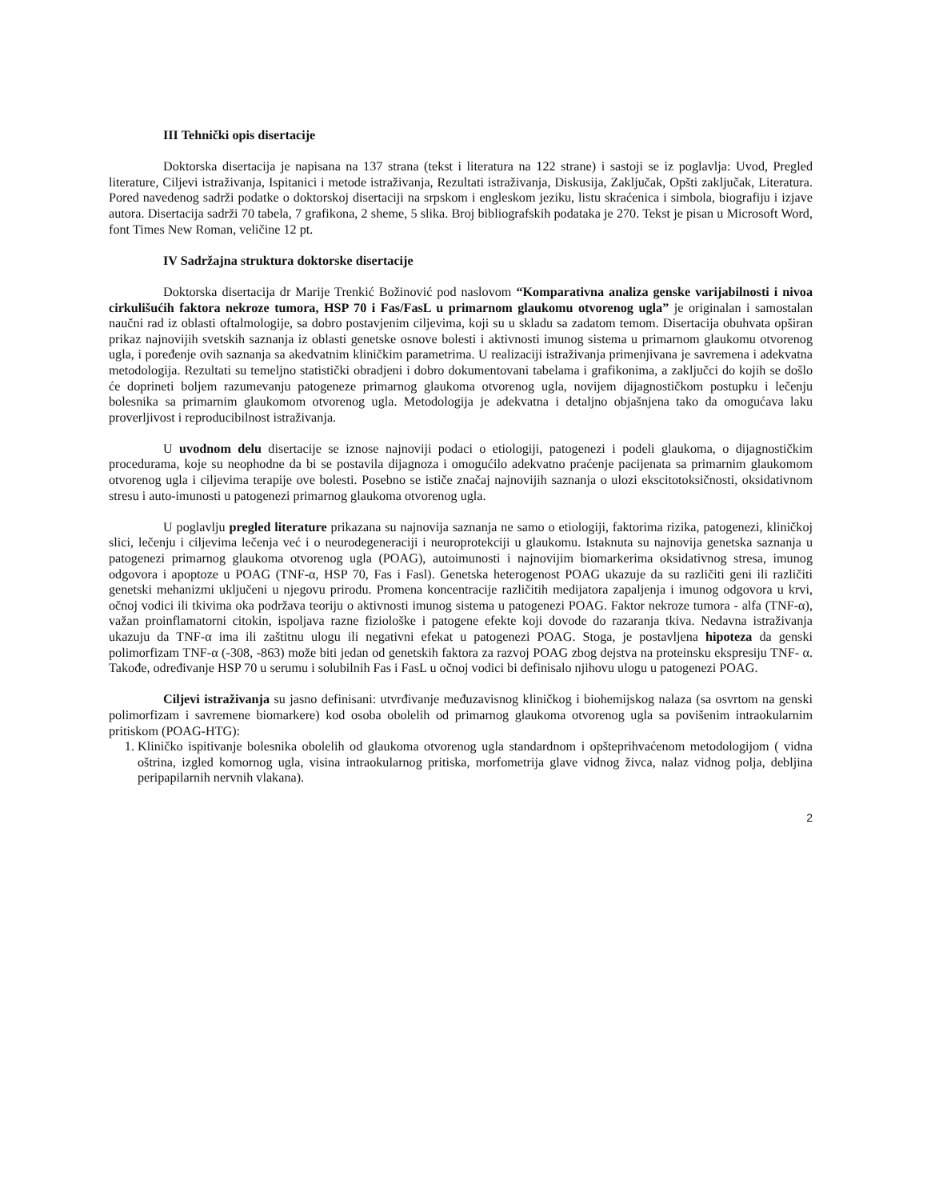III Tehnički opis disertacije
Doktorska disertacija je napisana na 137 strana (tekst i literatura na 122 strane) i sastoji se iz poglavlja: Uvod, Pregled literature, Ciljevi istraživanja, Ispitanici i metode istraživanja, Rezultati istraživanja, Diskusija, Zaključak, Opšti zaključak, Literatura. Pored navedenog sadrži podatke o doktorskoj disertaciji na srpskom i engleskom jeziku, listu skraćenica i simbola, biografiju i izjave autora. Disertacija sadrži 70 tabela, 7 grafikona, 2 sheme, 5 slika. Broj bibliografskih podataka je 270. Tekst je pisan u Microsoft Word, font Times New Roman, veličine 12 pt.
IV Sadržajna struktura doktorske disertacije
Doktorska disertacija dr Marije Trenkić Božinović pod naslovom “Komparativna analiza genske varijabilnosti i nivoa cirkulišućih faktora nekroze tumora, HSP 70 i Fas/FasL u primarnom glaukomu otvorenog ugla” je originalan i samostalan naučni rad iz oblasti oftalmologije, sa dobro postavjenim ciljevima, koji su u skladu sa zadatom temom. Disertacija obuhvata opširan prikaz najnovijih svetskih saznanja iz oblasti genetske osnove bolesti i aktivnosti imunog sistema u primarnom glaukomu otvorenog ugla, i poređenje ovih saznanja sa akedvatnim kliničkim parametrima. U realizaciji istraživanja primenjivana je savremena i adekvatna metodologija. Rezultati su temeljno statistički obradjeni i dobro dokumentovani tabelama i grafikonima, a zaključci do kojih se došlo će doprineti boljem razumevanju patogeneze primarnog glaukoma otvorenog ugla, novijem dijagnostičkom postupku i lečenju bolesnika sa primarnim glaukomom otvorenog ugla. Metodologija je adekvatna i detaljno objašnjena tako da omogućava laku proverljivost i reproducibilnost istraživanja.
U uvodnom delu disertacije se iznose najnoviji podaci o etiologiji, patogenezi i podeli glaukoma, o dijagnostičkim procedurama, koje su neophodne da bi se postavila dijagnoza i omogućilo adekvatno praćenje pacijenata sa primarnim glaukomom otvorenog ugla i ciljevima terapije ove bolesti. Posebno se ističe značaj najnovijih saznanja o ulozi ekscitotoksičnosti, oksidativnom stresu i auto-imunosti u patogenezi primarnog glaukoma otvorenog ugla.
U poglavlju pregled literature prikazana su najnovija saznanja ne samo o etiologiji, faktorima rizika, patogenezi, kliničkoj slici, lečenju i ciljevima lečenja već i o neurodegeneraciji i neuroprotekciji u glaukomu. Istaknuta su najnovija genetska saznanja u patogenezi primarnog glaukoma otvorenog ugla (POAG), autoimunosti i najnovijim biomarkerima oksidativnog stresa, imunog odgovora i apoptoze u POAG (TNF-α, HSP 70, Fas i Fasl). Genetska heterogenost POAG ukazuje da su različiti geni ili različiti genetski mehanizmi uključeni u njegovu prirodu. Promena koncentracije različitih medijatora zapaljenja i imunog odgovora u krvi, očnoj vodici ili tkivima oka podržava teoriju o aktivnosti imunog sistema u patogenezi POAG. Faktor nekroze tumora - alfa (TNF-α), važan proinflamatorni citokin, ispoljava razne fiziološke i patogene efekte koji dovode do razaranja tkiva. Nedavna istraživanja ukazuju da TNF-α ima ili zaštitnu ulogu ili negativni efekat u patogenezi POAG. Stoga, je postavljena hipoteza da genski polimorfizam TNF-α (-308, -863) može biti jedan od genetskih faktora za razvoj POAG zbog dejstva na proteinsku ekspresiju TNF- α. Takođe, određivanje HSP 70 u serumu i solubilnih Fas i FasL u očnoj vodici bi definisalo njihovu ulogu u patogenezi POAG.
Ciljevi istraživanja su jasno definisani: utvrđivanje međuzavisnog kliničkog i biohemijskog nalaza (sa osvrtom na genski polimorfizam i savremene biomarkere) kod osoba obolelih od primarnog glaukoma otvorenog ugla sa povišenim intraokularnim pritiskom (POAG-HTG):
1. Kliničko ispitivanje bolesnika obolelih od glaukoma otvorenog ugla standardnom i opšteprihvaćenom metodologijom ( vidna oštrina, izgled komornog ugla, visina intraokularnog pritiska, morfometrija glave vidnog živca, nalaz vidnog polja, debljina peripapilarnih nervnih vlakana).
2